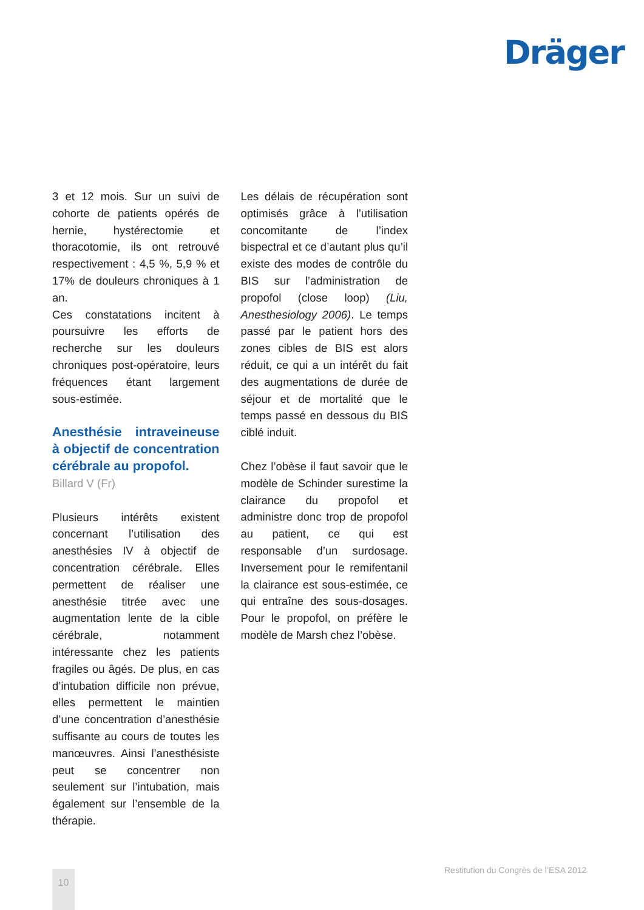Dräger
3 et 12 mois. Sur un suivi de cohorte de patients opérés de hernie, hystérectomie et thoracotomie, ils ont retrouvé respectivement : 4,5 %, 5,9 % et 17% de douleurs chroniques à 1 an.
Ces constatations incitent à poursuivre les efforts de recherche sur les douleurs chroniques post-opératoire, leurs fréquences étant largement sous-estimée.
Anesthésie intraveineuse à objectif de concentration cérébrale au propofol.
Billard V (Fr)
Plusieurs intérêts existent concernant l’utilisation des anesthésies IV à objectif de concentration cérébrale. Elles permettent de réaliser une anesthésie titrée avec une augmentation lente de la cible cérébrale, notamment intéressante chez les patients fragiles ou âgés. De plus, en cas d’intubation difficile non prévue, elles permettent le maintien d’une concentration d’anesthésie suffisante au cours de toutes les manœuvres. Ainsi l’anesthésiste peut se concentrer non seulement sur l’intubation, mais également sur l’ensemble de la thérapie.
Les délais de récupération sont optimisés grâce à l’utilisation concomitante de l’index bispectral et ce d’autant plus qu’il existe des modes de contrôle du BIS sur l’administration de propofol (close loop) (Liu, Anesthesiology 2006). Le temps passé par le patient hors des zones cibles de BIS est alors réduit, ce qui a un intérêt du fait des augmentations de durée de séjour et de mortalité que le temps passé en dessous du BIS ciblé induit.
Chez l’obèse il faut savoir que le modèle de Schinder surestime la clairance du propofol et administre donc trop de propofol au patient, ce qui est responsable d’un surdosage. Inversement pour le remifentanil la clairance est sous-estimée, ce qui entraîne des sous-dosages. Pour le propofol, on préfère le modèle de Marsh chez l’obèse.
10
Restitution du Congrès de l’ESA 2012